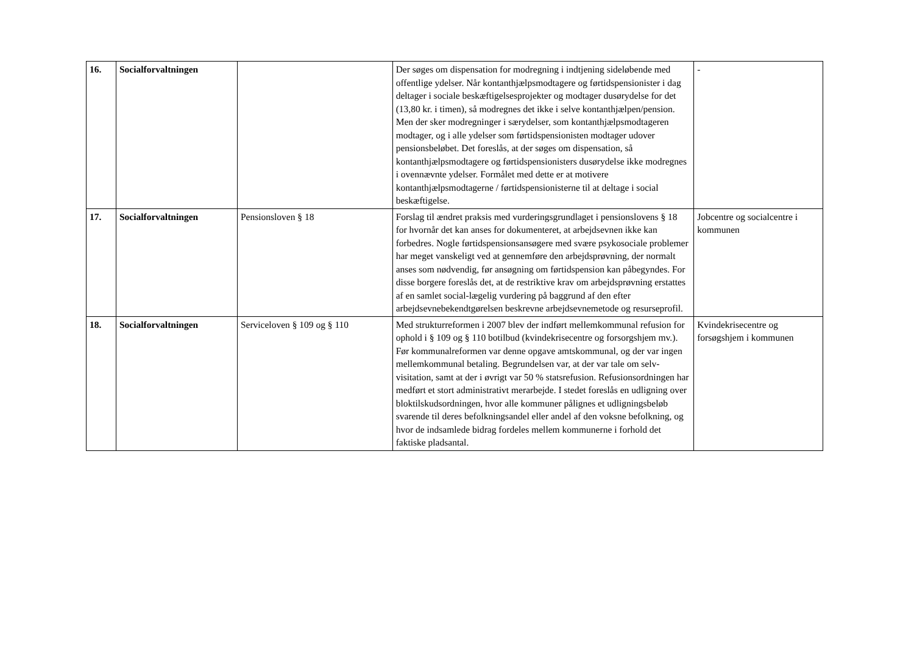| 16. | Socialforvaltningen | | Der søges om dispensation for modregning i indtjening sideløbende med offentlige ydelser. Når kontanthjælpsmodtagere og førtidspensionister i dag deltager i sociale beskæftigelsesprojekter og modtager dusørydelse for det (13,80 kr. i timen), så modregnes det ikke i selve kontanthjælpen/pension. Men der sker modregninger i særydelser, som kontanthjælpsmodtageren modtager, og i alle ydelser som førtidspensionisten modtager udover pensionsbeløbet. Det foreslås, at der søges om dispensation, så kontanthjælpsmodtagere og førtidspensionisters dusørydelse ikke modregnes i ovennævnte ydelser. Formålet med dette er at motivere kontanthjælpsmodtagerne / førtidspensionisterne til at deltage i social beskæftigelse. | - |
| 17. | Socialforvaltningen | Pensionsloven § 18 | Forslag til ændret praksis med vurderingsgrundlaget i pensionslovens § 18 for hvornår det kan anses for dokumenteret, at arbejdsevnen ikke kan forbedres. Nogle førtidspensionsansøgere med svære psykosociale problemer har meget vanskeligt ved at gennemføre den arbejdsprøvning, der normalt anses som nødvendig, før ansøgning om førtidspension kan påbegyndes. For disse borgere foreslås det, at de restriktive krav om arbejdsprøvning erstattes af en samlet social-lægelig vurdering på baggrund af den efter arbejdsevnebekendtgørelsen beskrevne arbejdsevnemetode og resurseprofil. | Jobcentre og socialcentre i kommunen |
| 18. | Socialforvaltningen | Serviceloven § 109 og § 110 | Med strukturreformen i 2007 blev der indført mellemkommunal refusion for ophold i § 109 og § 110 botilbud (kvindekrisecentre og forsorgshjem mv.). Før kommunalreformen var denne opgave amtskommunal, og der var ingen mellemkommunal betaling. Begrundelsen var, at der var tale om selv-visitation, samt at der i øvrigt var 50 % statsrefusion. Refusionsordningen har medført et stort administrativt merarbejde. I stedet foreslås en udligning over bloktilskudsordningen, hvor alle kommuner pålignes et udligningsbeløb svarende til deres befolkningsandel eller andel af den voksne befolkning, og hvor de indsamlede bidrag fordeles mellem kommunerne i forhold det faktiske pladsantal. | Kvindekrisecentre og forsøgshjem i kommunen |